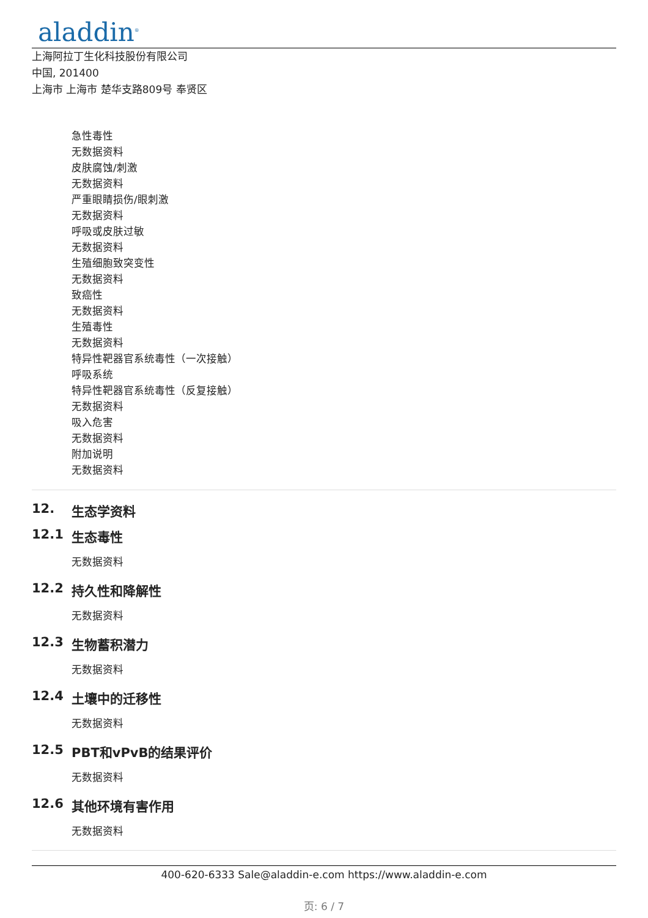aladdin<sup>®</sup>
上海阿拉丁生化科技股份有限公司
中国, 201400
上海市 上海市 楚华支路809号 奉贤区
急性毒性
无数据资料
皮肤腐蚀/刺激
无数据资料
严重眼睛损伤/眼刺激
无数据资料
呼吸或皮肤过敏
无数据资料
生殖细胞致突变性
无数据资料
致癌性
无数据资料
生殖毒性
无数据资料
特异性靶器官系统毒性（一次接触）
呼吸系统
特异性靶器官系统毒性（反复接触）
无数据资料
吸入危害
无数据资料
附加说明
无数据资料
12. 生态学资料
12.1 生态毒性
无数据资料
12.2 持久性和降解性
无数据资料
12.3 生物蓄积潜力
无数据资料
12.4 土壤中的迁移性
无数据资料
12.5 PBT和vPvB的结果评价
无数据资料
12.6 其他环境有害作用
无数据资料
400-620-6333 Sale@aladdin-e.com https://www.aladdin-e.com
页: 6 / 7